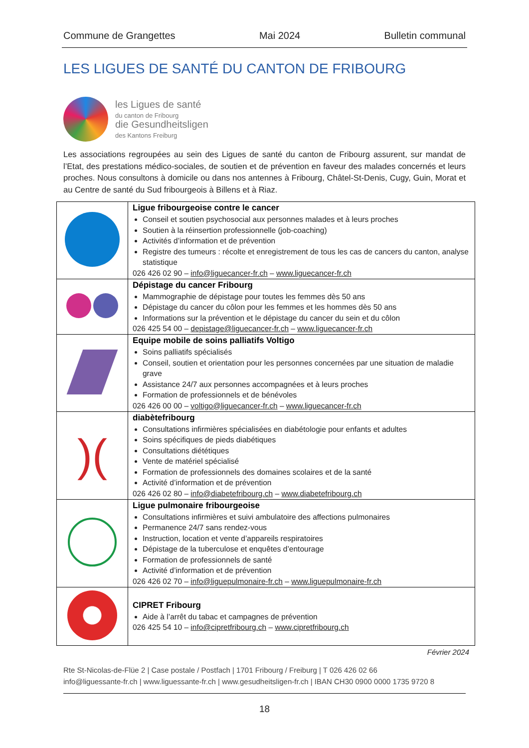Commune de Grangettes Mai 2024 Bulletin communal
LES LIGUES DE SANTÉ DU CANTON DE FRIBOURG
les Ligues de santé
du canton de Fribourg
die Gesundheitsligen
des Kantons Freiburg
Les associations regroupées au sein des Ligues de santé du canton de Fribourg assurent, sur mandat de l’Etat, des prestations médico-sociales, de soutien et de prévention en faveur des malades concernés et leurs proches. Nous consultons à domicile ou dans nos antennes à Fribourg, Châtel-St-Denis, Cugy, Guin, Morat et au Centre de santé du Sud fribourgeois à Billens et à Riaz.
| | Ligue fribourgeoise contre le cancer Conseil et soutien psychosocial aux personnes malades et à leurs proches Soutien à la réinsertion professionnelle (job-coaching) Activités d’information et de prévention Registre des tumeurs : récolte et enregistrement de tous les cas de cancers du canton, analyse statistique 026 426 02 90 – info@liguecancer-fr.ch – www.liguecancer-fr.ch |
| | Dépistage du cancer Fribourg Mammographie de dépistage pour toutes les femmes dès 50 ans Dépistage du cancer du côlon pour les femmes et les hommes dès 50 ans Informations sur la prévention et le dépistage du cancer du sein et du côlon 026 425 54 00 – depistage@liguecancer-fr.ch – www.liguecancer-fr.ch |
| | Equipe mobile de soins palliatifs Voltigo Soins palliatifs spécialisés Conseil, soutien et orientation pour les personnes concernées par une situation de maladie grave Assistance 24/7 aux personnes accompagnées et à leurs proches Formation de professionnels et de bénévoles 026 426 00 00 – voltigo@liguecancer-fr.ch – www.liguecancer-fr.ch |
| )( | diabètefribourg Consultations infirmières spécialisées en diabétologie pour enfants et adultes Soins spécifiques de pieds diabétiques Consultations diététiques Vente de matériel spécialisé Formation de professionnels des domaines scolaires et de la santé Activité d’information et de prévention 026 426 02 80 – info@diabetefribourg.ch – www.diabetefribourg.ch |
| | Ligue pulmonaire fribourgeoise Consultations infirmières et suivi ambulatoire des affections pulmonaires Permanence 24/7 sans rendez-vous Instruction, location et vente d’appareils respiratoires Dépistage de la tuberculose et enquêtes d’entourage Formation de professionnels de santé Activité d’information et de prévention 026 426 02 70 – info@liguepulmonaire-fr.ch – www.liguepulmonaire-fr.ch |
| | CIPRET Fribourg Aide à l’arrêt du tabac et campagnes de prévention 026 425 54 10 – info@cipretfribourg.ch – www.cipretfribourg.ch |
Février 2024
Rte St-Nicolas-de-Flüe 2 | Case postale / Postfach | 1701 Fribourg / Freiburg | T 026 426 02 66
info@liguessante-fr.ch | www.liguessante-fr.ch | www.gesudheitsligen-fr.ch | IBAN CH30 0900 0000 1735 9720 8
18